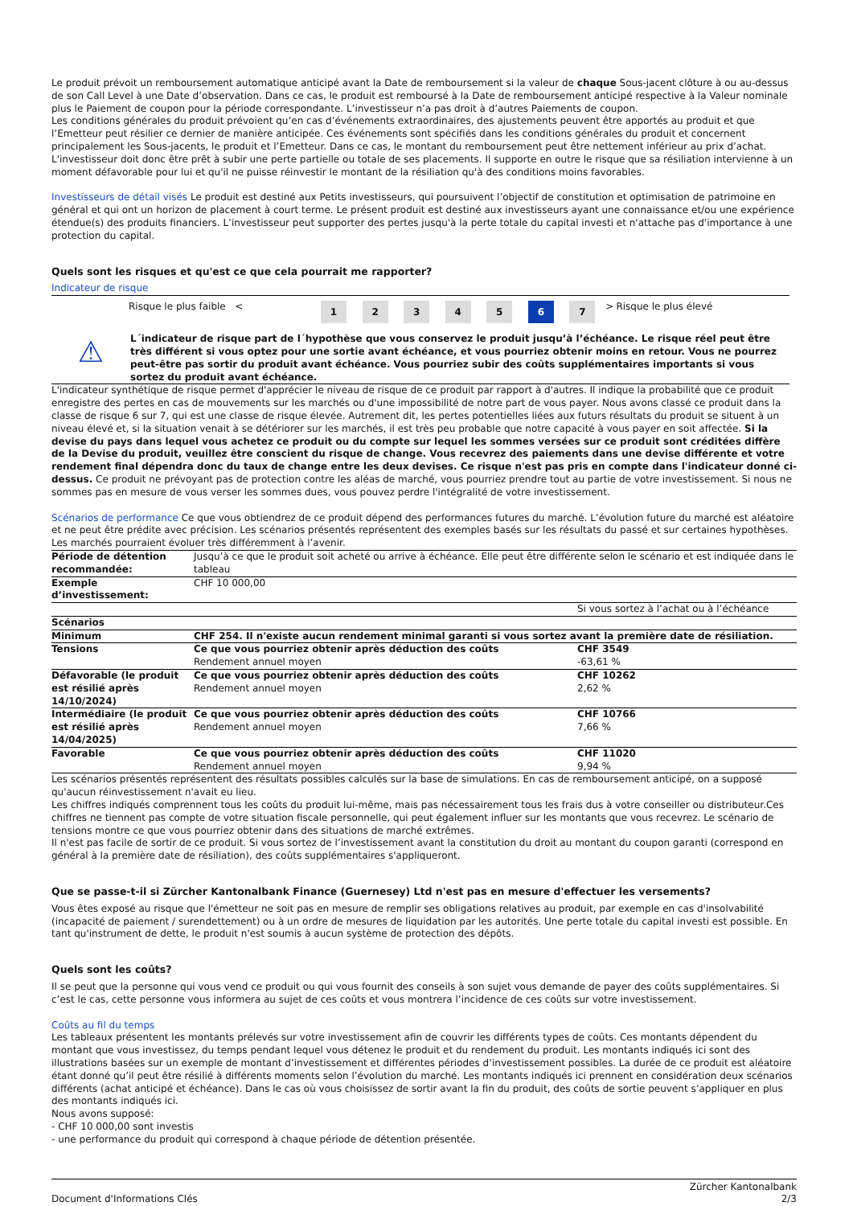Le produit prévoit un remboursement automatique anticipé avant la Date de remboursement si la valeur de chaque Sous-jacent clôture à ou au-dessus de son Call Level à une Date d’observation. Dans ce cas, le produit est remboursé à la Date de remboursement anticipé respective à la Valeur nominale plus le Paiement de coupon pour la période correspondante. L’investisseur n’a pas droit à d’autres Paiements de coupon.
Les conditions générales du produit prévoient qu’en cas d’événements extraordinaires, des ajustements peuvent être apportés au produit et que l’Emetteur peut résilier ce dernier de manière anticipée. Ces événements sont spécifiés dans les conditions générales du produit et concernent principalement les Sous-jacents, le produit et l’Emetteur. Dans ce cas, le montant du remboursement peut être nettement inférieur au prix d’achat. L'investisseur doit donc être prêt à subir une perte partielle ou totale de ses placements. Il supporte en outre le risque que sa résiliation intervienne à un moment défavorable pour lui et qu'il ne puisse réinvestir le montant de la résiliation qu'à des conditions moins favorables.
Investisseurs de détail visés Le produit est destiné aux Petits investisseurs, qui poursuivent l’objectif de constitution et optimisation de patrimoine en général et qui ont un horizon de placement à court terme. Le présent produit est destiné aux investisseurs ayant une connaissance et/ou une expérience étendue(s) des produits financiers. L’investisseur peut supporter des pertes jusqu'à la perte totale du capital investi et n'attache pas d'importance à une protection du capital.
Quels sont les risques et qu'est ce que cela pourrait me rapporter?
Indicateur de risque
| Risque le plus faible < | 1 | 2 | 3 | 4 | 5 | 6 | 7 | > | Risque le plus élevé |
⚠
L´indicateur de risque part de l´hypothèse que vous conservez le produit jusqu’à l’échéance. Le risque réel peut être très différent si vous optez pour une sortie avant échéance, et vous pourriez obtenir moins en retour. Vous ne pourrez peut-être pas sortir du produit avant échéance. Vous pourriez subir des coûts supplémentaires importants si vous sortez du produit avant échéance.
L'indicateur synthétique de risque permet d'apprécier le niveau de risque de ce produit par rapport à d'autres. Il indique la probabilité que ce produit enregistre des pertes en cas de mouvements sur les marchés ou d'une impossibilité de notre part de vous payer. Nous avons classé ce produit dans la classe de risque 6 sur 7, qui est une classe de risque élevée. Autrement dit, les pertes potentielles liées aux futurs résultats du produit se situent à un niveau élevé et, si la situation venait à se détériorer sur les marchés, il est très peu probable que notre capacité à vous payer en soit affectée. Si la devise du pays dans lequel vous achetez ce produit ou du compte sur lequel les sommes versées sur ce produit sont créditées diffère de la Devise du produit, veuillez être conscient du risque de change. Vous recevrez des paiements dans une devise différente et votre rendement final dépendra donc du taux de change entre les deux devises. Ce risque n'est pas pris en compte dans l'indicateur donné ci-dessus. Ce produit ne prévoyant pas de protection contre les aléas de marché, vous pourriez prendre tout au partie de votre investissement. Si nous ne sommes pas en mesure de vous verser les sommes dues, vous pouvez perdre l'intégralité de votre investissement.
Scénarios de performance Ce que vous obtiendrez de ce produit dépend des performances futures du marché. L’évolution future du marché est aléatoire et ne peut être prédite avec précision. Les scénarios présentés représentent des exemples basés sur les résultats du passé et sur certaines hypothèses. Les marchés pourraient évoluer très différemment à l’avenir.
| Période de détention recommandée: | Jusqu’à ce que le produit soit acheté ou arrive à échéance. Elle peut être différente selon le scénario et est indiquée dans le tableau | |
| Exemple d’investissement: | CHF 10 000,00 | |
| | | Si vous sortez à l’achat ou à l’échéance |
| Scénarios | | |
| Minimum | CHF 254. Il n'existe aucun rendement minimal garanti si vous sortez avant la première date de résiliation. | |
| Tensions | Ce que vous pourriez obtenir après déduction des coûts Rendement annuel moyen | CHF 3549 -63,61 % |
| Défavorable (le produit est résilié après 14/10/2024) | Ce que vous pourriez obtenir après déduction des coûts Rendement annuel moyen | CHF 10262 2,62 % |
| Intermédiaire (le produit est résilié après 14/04/2025) | Ce que vous pourriez obtenir après déduction des coûts Rendement annuel moyen | CHF 10766 7,66 % |
| Favorable | Ce que vous pourriez obtenir après déduction des coûts Rendement annuel moyen | CHF 11020 9,94 % |
Les scénarios présentés représentent des résultats possibles calculés sur la base de simulations. En cas de remboursement anticipé, on a supposé qu'aucun réinvestissement n'avait eu lieu.
Les chiffres indiqués comprennent tous les coûts du produit lui-même, mais pas nécessairement tous les frais dus à votre conseiller ou distributeur.Ces chiffres ne tiennent pas compte de votre situation fiscale personnelle, qui peut également influer sur les montants que vous recevrez. Le scénario de tensions montre ce que vous pourriez obtenir dans des situations de marché extrêmes.
Il n'est pas facile de sortir de ce produit. Si vous sortez de l’investissement avant la constitution du droit au montant du coupon garanti (correspond en général à la première date de résiliation), des coûts supplémentaires s'appliqueront.
Que se passe-t-il si Zürcher Kantonalbank Finance (Guernesey) Ltd n'est pas en mesure d'effectuer les versements?
Vous êtes exposé au risque que l'émetteur ne soit pas en mesure de remplir ses obligations relatives au produit, par exemple en cas d'insolvabilité (incapacité de paiement / surendettement) ou à un ordre de mesures de liquidation par les autorités. Une perte totale du capital investi est possible. En tant qu'instrument de dette, le produit n'est soumis à aucun système de protection des dépôts.
Quels sont les coûts?
Il se peut que la personne qui vous vend ce produit ou qui vous fournit des conseils à son sujet vous demande de payer des coûts supplémentaires. Si c’est le cas, cette personne vous informera au sujet de ces coûts et vous montrera l’incidence de ces coûts sur votre investissement.
Coûts au fil du temps
Les tableaux présentent les montants prélevés sur votre investissement afin de couvrir les différents types de coûts. Ces montants dépendent du montant que vous investissez, du temps pendant lequel vous détenez le produit et du rendement du produit. Les montants indiqués ici sont des illustrations basées sur un exemple de montant d’investissement et différentes périodes d’investissement possibles. La durée de ce produit est aléatoire étant donné qu’il peut être résilié à différents moments selon l’évolution du marché. Les montants indiqués ici prennent en considération deux scénarios différents (achat anticipé et échéance). Dans le cas où vous choisissez de sortir avant la fin du produit, des coûts de sortie peuvent s’appliquer en plus des montants indiqués ici.
Nous avons supposé:
- CHF 10 000,00 sont investis
- une performance du produit qui correspond à chaque période de détention présentée.
Document d'Informations Clés Zürcher Kantonalbank
2/3